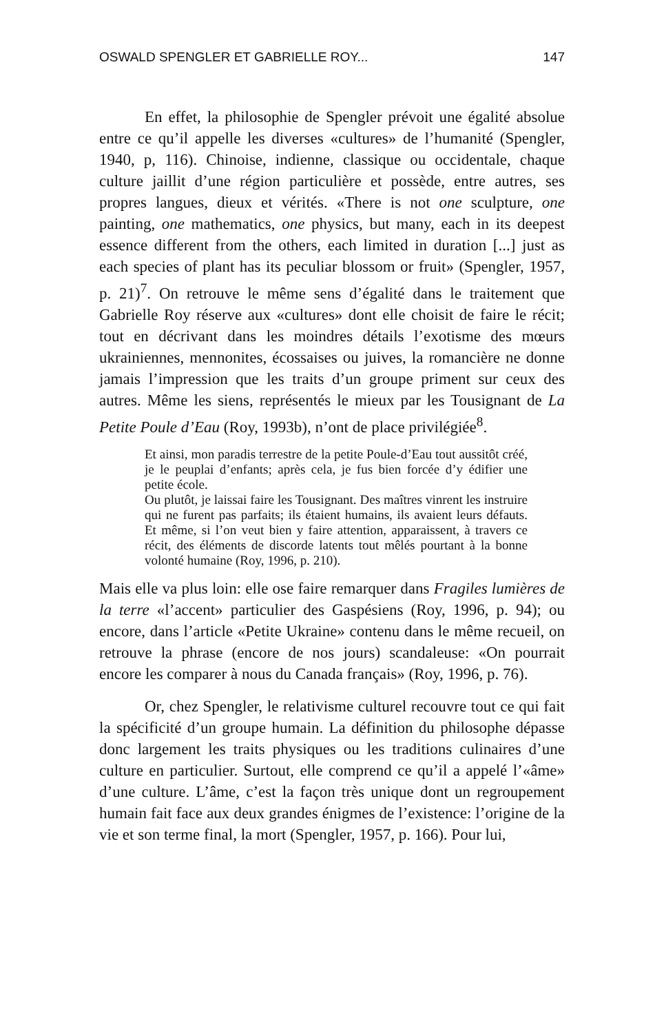OSWALD SPENGLER ET GABRIELLE ROY... 147
En effet, la philosophie de Spengler prévoit une égalité absolue entre ce qu’il appelle les diverses «cultures» de l’humanité (Spengler, 1940, p, 116). Chinoise, indienne, classique ou occidentale, chaque culture jaillit d’une région particulière et possède, entre autres, ses propres langues, dieux et vérités. «There is not one sculpture, one painting, one mathematics, one physics, but many, each in its deepest essence different from the others, each limited in duration [...] just as each species of plant has its peculiar blossom or fruit» (Spengler, 1957, p. 21)<sup>7</sup>. On retrouve le même sens d’égalité dans le traitement que Gabrielle Roy réserve aux «cultures» dont elle choisit de faire le récit; tout en décrivant dans les moindres détails l’exotisme des mœurs ukrainiennes, mennonites, écossaises ou juives, la romancière ne donne jamais l’impression que les traits d’un groupe priment sur ceux des autres. Même les siens, représentés le mieux par les Tousignant de La Petite Poule d’Eau (Roy, 1993b), n’ont de place privilégiée<sup>8</sup>.
Et ainsi, mon paradis terrestre de la petite Poule-d’Eau tout aussitôt créé, je le peuplai d’enfants; après cela, je fus bien forcée d’y édifier une petite école.
Ou plutôt, je laissai faire les Tousignant. Des maîtres vinrent les instruire qui ne furent pas parfaits; ils étaient humains, ils avaient leurs défauts. Et même, si l’on veut bien y faire attention, apparaissent, à travers ce récit, des éléments de discorde latents tout mêlés pourtant à la bonne volonté humaine (Roy, 1996, p. 210).
Mais elle va plus loin: elle ose faire remarquer dans Fragiles lumières de la terre «l’accent» particulier des Gaspésiens (Roy, 1996, p. 94); ou encore, dans l’article «Petite Ukraine» contenu dans le même recueil, on retrouve la phrase (encore de nos jours) scandaleuse: «On pourrait encore les comparer à nous du Canada français» (Roy, 1996, p. 76).
Or, chez Spengler, le relativisme culturel recouvre tout ce qui fait la spécificité d’un groupe humain. La définition du philosophe dépasse donc largement les traits physiques ou les traditions culinaires d’une culture en particulier. Surtout, elle comprend ce qu’il a appelé l’«âme» d’une culture. L’âme, c’est la façon très unique dont un regroupement humain fait face aux deux grandes énigmes de l’existence: l’origine de la vie et son terme final, la mort (Spengler, 1957, p. 166). Pour lui,